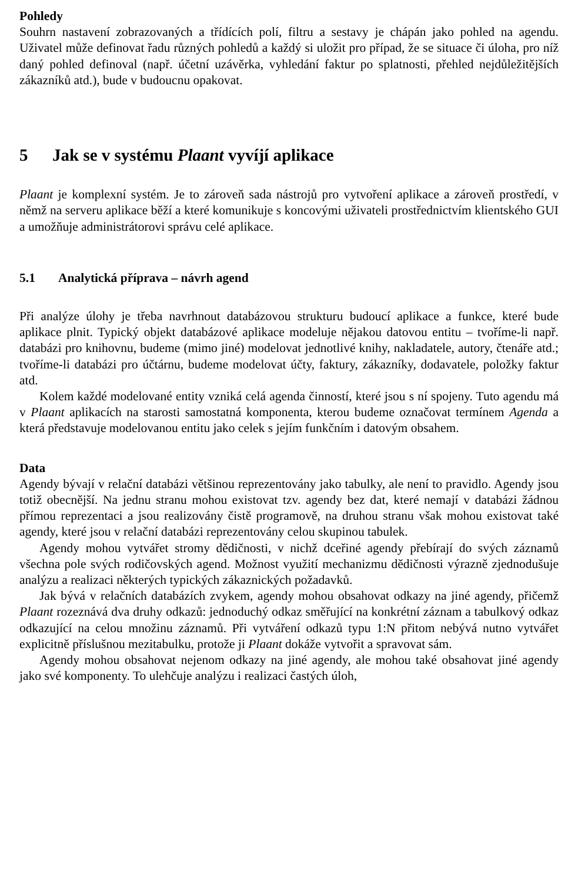Pohledy
Souhrn nastavení zobrazovaných a třídících polí, filtru a sestavy je chápán jako pohled na agendu. Uživatel může definovat řadu různých pohledů a každý si uložit pro případ, že se situace či úloha, pro níž daný pohled definoval (např. účetní uzávěrka, vyhledání faktur po splatnosti, přehled nejdůležitějších zákazníků atd.), bude v budoucnu opakovat.
5 Jak se v systému Plaant vyvíjí aplikace
Plaant je komplexní systém. Je to zároveň sada nástrojů pro vytvoření aplikace a zároveň prostředí, v němž na serveru aplikace běží a které komunikuje s koncovými uživateli prostřednictvím klientského GUI a umožňuje administrátorovi správu celé aplikace.
5.1 Analytická příprava – návrh agend
Při analýze úlohy je třeba navrhnout databázovou strukturu budoucí aplikace a funkce, které bude aplikace plnit. Typický objekt databázové aplikace modeluje nějakou datovou entitu – tvoříme-li např. databázi pro knihovnu, budeme (mimo jiné) modelovat jednotlivé knihy, nakladatele, autory, čtenáře atd.; tvoříme-li databázi pro účtárnu, budeme modelovat účty, faktury, zákazníky, dodavatele, položky faktur atd.
Kolem každé modelované entity vzniká celá agenda činností, které jsou s ní spojeny. Tuto agendu má v Plaant aplikacích na starosti samostatná komponenta, kterou budeme označovat termínem Agenda a která představuje modelovanou entitu jako celek s jejím funkčním i datovým obsahem.
Data
Agendy bývají v relační databázi většinou reprezentovány jako tabulky, ale není to pravidlo. Agendy jsou totiž obecnější. Na jednu stranu mohou existovat tzv. agendy bez dat, které nemají v databázi žádnou přímou reprezentaci a jsou realizovány čistě programově, na druhou stranu však mohou existovat také agendy, které jsou v relační databázi reprezentovány celou skupinou tabulek.
Agendy mohou vytvářet stromy dědičnosti, v nichž dceřiné agendy přebírají do svých záznamů všechna pole svých rodičovských agend. Možnost využití mechanizmu dědičnosti výrazně zjednodušuje analýzu a realizaci některých typických zákaznických požadavků.
Jak bývá v relačních databázích zvykem, agendy mohou obsahovat odkazy na jiné agendy, přičemž Plaant rozeznává dva druhy odkazů: jednoduchý odkaz směřující na konkrétní záznam a tabulkový odkaz odkazující na celou množinu záznamů. Při vytváření odkazů typu 1:N přitom nebývá nutno vytvářet explicitně příslušnou mezitabulku, protože ji Plaant dokáže vytvořit a spravovat sám.
Agendy mohou obsahovat nejenom odkazy na jiné agendy, ale mohou také obsahovat jiné agendy jako své komponenty. To ulehčuje analýzu i realizaci častých úloh,